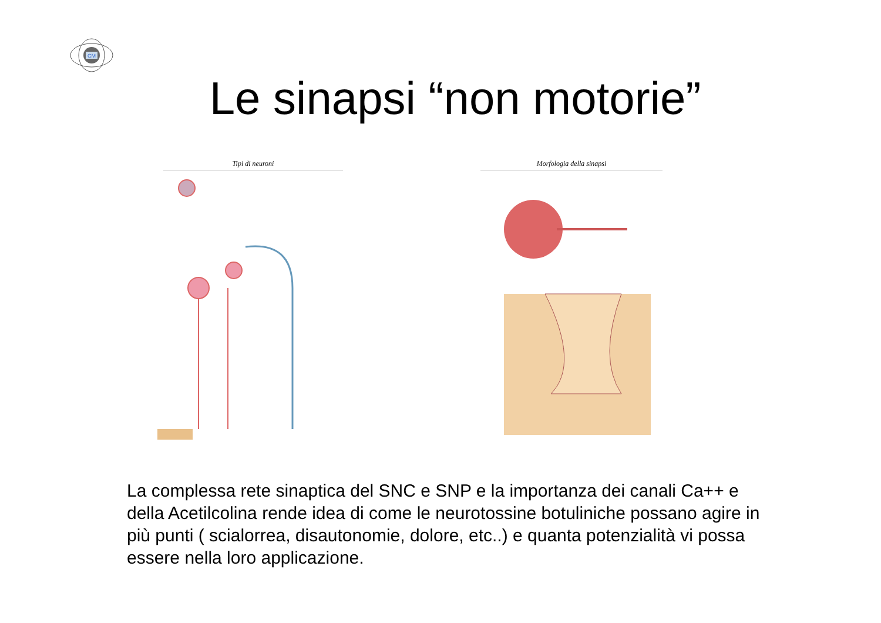CM
Le sinapsi “non motorie”
Tipi di neuroni Morfologia della sinapsi
La complessa rete sinaptica del SNC e SNP e la importanza dei canali Ca++ e della Acetilcolina rende idea di come le neurotossine botuliniche possano agire in più punti ( scialorrea, disautonomie, dolore, etc..) e quanta potenzialità vi possa essere nella loro applicazione.